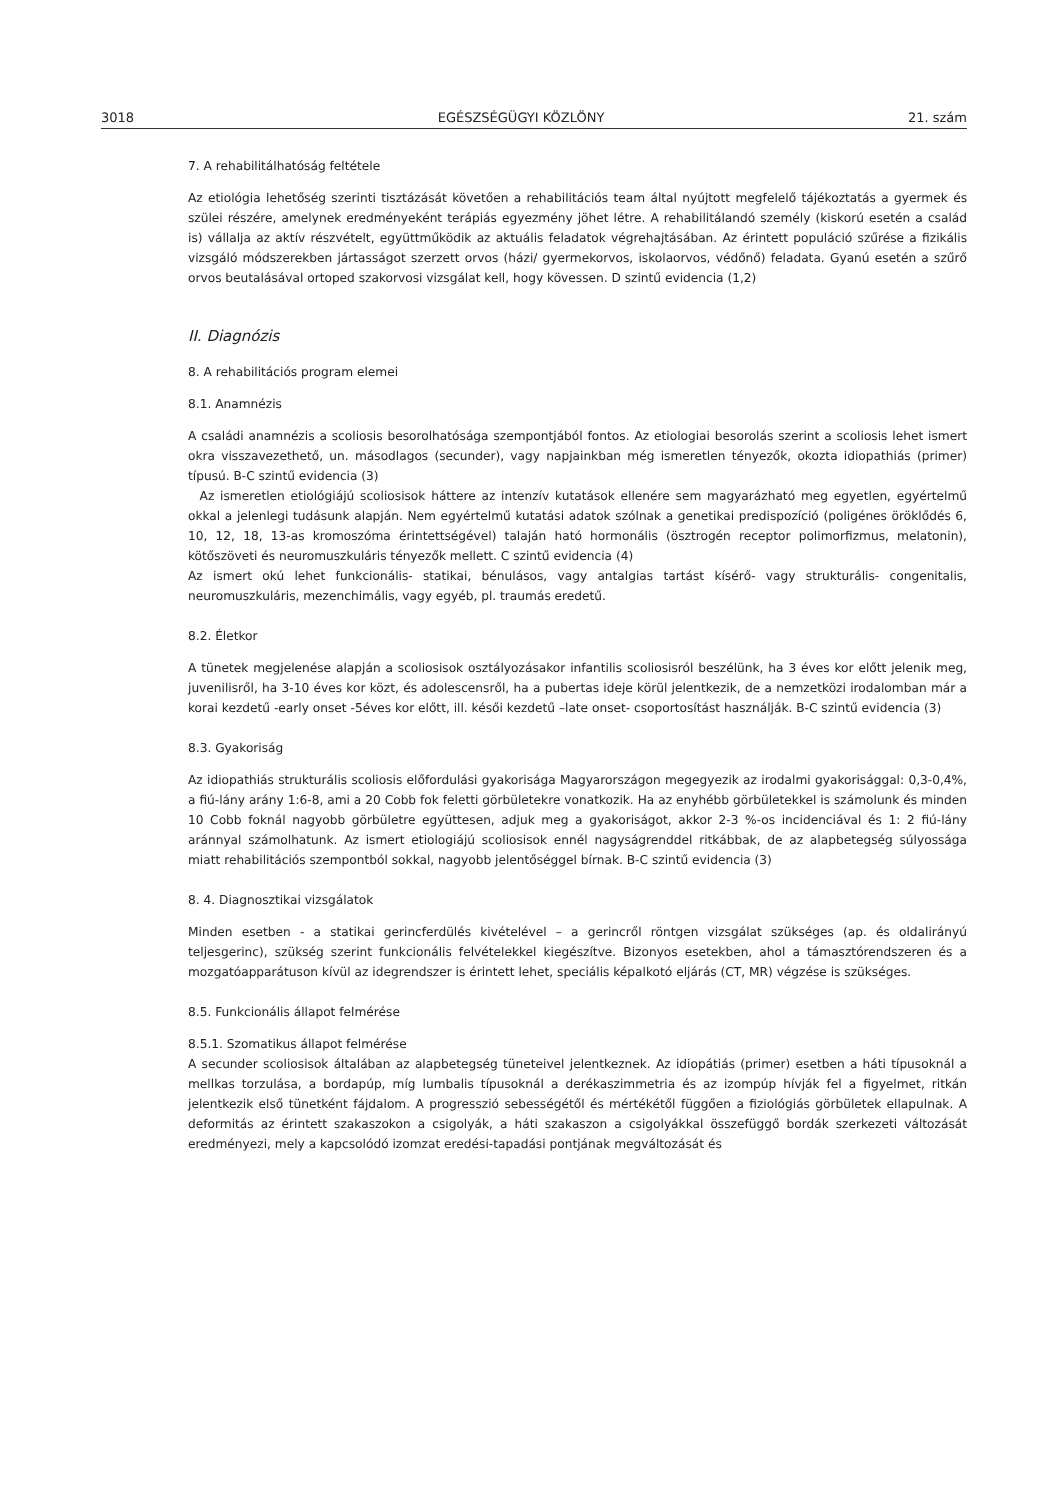3018 EGÉSZSÉGÜGYI KÖZLÖNY 21. szám
7. A rehabilitálhatóság feltétele
Az etiológia lehetőség szerinti tisztázását követően a rehabilitációs team által nyújtott megfelelő tájékoztatás a gyermek és szülei részére, amelynek eredményeként terápiás egyezmény jöhet létre. A rehabilitálandó személy (kiskorú esetén a család is) vállalja az aktív részvételt, együttműködik az aktuális feladatok végrehajtásában. Az érintett populáció szűrése a fizikális vizsgáló módszerekben jártasságot szerzett orvos (házi/ gyermekorvos, iskolaorvos, védőnő) feladata. Gyanú esetén a szűrő orvos beutalásával ortoped szakorvosi vizsgálat kell, hogy kövessen. D szintű evidencia (1,2)
II. Diagnózis
8. A rehabilitációs program elemei
8.1. Anamnézis
A családi anamnézis a scoliosis besorolhatósága szempontjából fontos. Az etiologiai besorolás szerint a scoliosis lehet ismert okra visszavezethető, un. másodlagos (secunder), vagy napjainkban még ismeretlen tényezők, okozta idiopathiás (primer) típusú. B-C szintű evidencia (3)
Az ismeretlen etiológiájú scoliosisok háttere az intenzív kutatások ellenére sem magyarázható meg egyetlen, egyértelmű okkal a jelenlegi tudásunk alapján. Nem egyértelmű kutatási adatok szólnak a genetikai predispozíció (poligénes öröklődés 6, 10, 12, 18, 13-as kromoszóma érintettségével) talaján ható hormonális (ösztrogén receptor polimorfizmus, melatonin), kötőszöveti és neuromuszkuláris tényezők mellett. C szintű evidencia (4)
Az ismert okú lehet funkcionális- statikai, bénulásos, vagy antalgias tartást kísérő- vagy strukturális- congenitalis, neuromuszkuláris, mezenchimális, vagy egyéb, pl. traumás eredetű.
8.2. Életkor
A tünetek megjelenése alapján a scoliosisok osztályozásakor infantilis scoliosisról beszélünk, ha 3 éves kor előtt jelenik meg, juvenilisről, ha 3-10 éves kor közt, és adolescensről, ha a pubertas ideje körül jelentkezik, de a nemzetközi irodalomban már a korai kezdetű -early onset -5éves kor előtt, ill. késői kezdetű –late onset- csoportosítást használják. B-C szintű evidencia (3)
8.3. Gyakoriság
Az idiopathiás strukturális scoliosis előfordulási gyakorisága Magyarországon megegyezik az irodalmi gyakorisággal: 0,3-0,4%, a fiú-lány arány 1:6-8, ami a 20 Cobb fok feletti görbületekre vonatkozik. Ha az enyhébb görbületekkel is számolunk és minden 10 Cobb foknál nagyobb görbületre együttesen, adjuk meg a gyakoriságot, akkor 2-3 %-os incidenciával és 1: 2 fiú-lány aránnyal számolhatunk. Az ismert etiologiájú scoliosisok ennél nagyságrenddel ritkábbak, de az alapbetegség súlyossága miatt rehabilitációs szempontból sokkal, nagyobb jelentőséggel bírnak. B-C szintű evidencia (3)
8. 4. Diagnosztikai vizsgálatok
Minden esetben - a statikai gerincferdülés kivételével – a gerincről röntgen vizsgálat szükséges (ap. és oldalirányú teljesgerinc), szükség szerint funkcionális felvételekkel kiegészítve. Bizonyos esetekben, ahol a támasztórendszeren és a mozgatóapparátuson kívül az idegrendszer is érintett lehet, speciális képalkotó eljárás (CT, MR) végzése is szükséges.
8.5. Funkcionális állapot felmérése
8.5.1. Szomatikus állapot felmérése
A secunder scoliosisok általában az alapbetegség tüneteivel jelentkeznek. Az idiopátiás (primer) esetben a háti típusoknál a mellkas torzulása, a bordapúp, míg lumbalis típusoknál a derékaszimmetria és az izompúp hívják fel a figyelmet, ritkán jelentkezik első tünetként fájdalom. A progresszió sebességétől és mértékétől függően a fiziológiás görbületek ellapulnak. A deformitás az érintett szakaszokon a csigolyák, a háti szakaszon a csigolyákkal összefüggő bordák szerkezeti változását eredményezi, mely a kapcsolódó izomzat eredési-tapadási pontjának megváltozását és